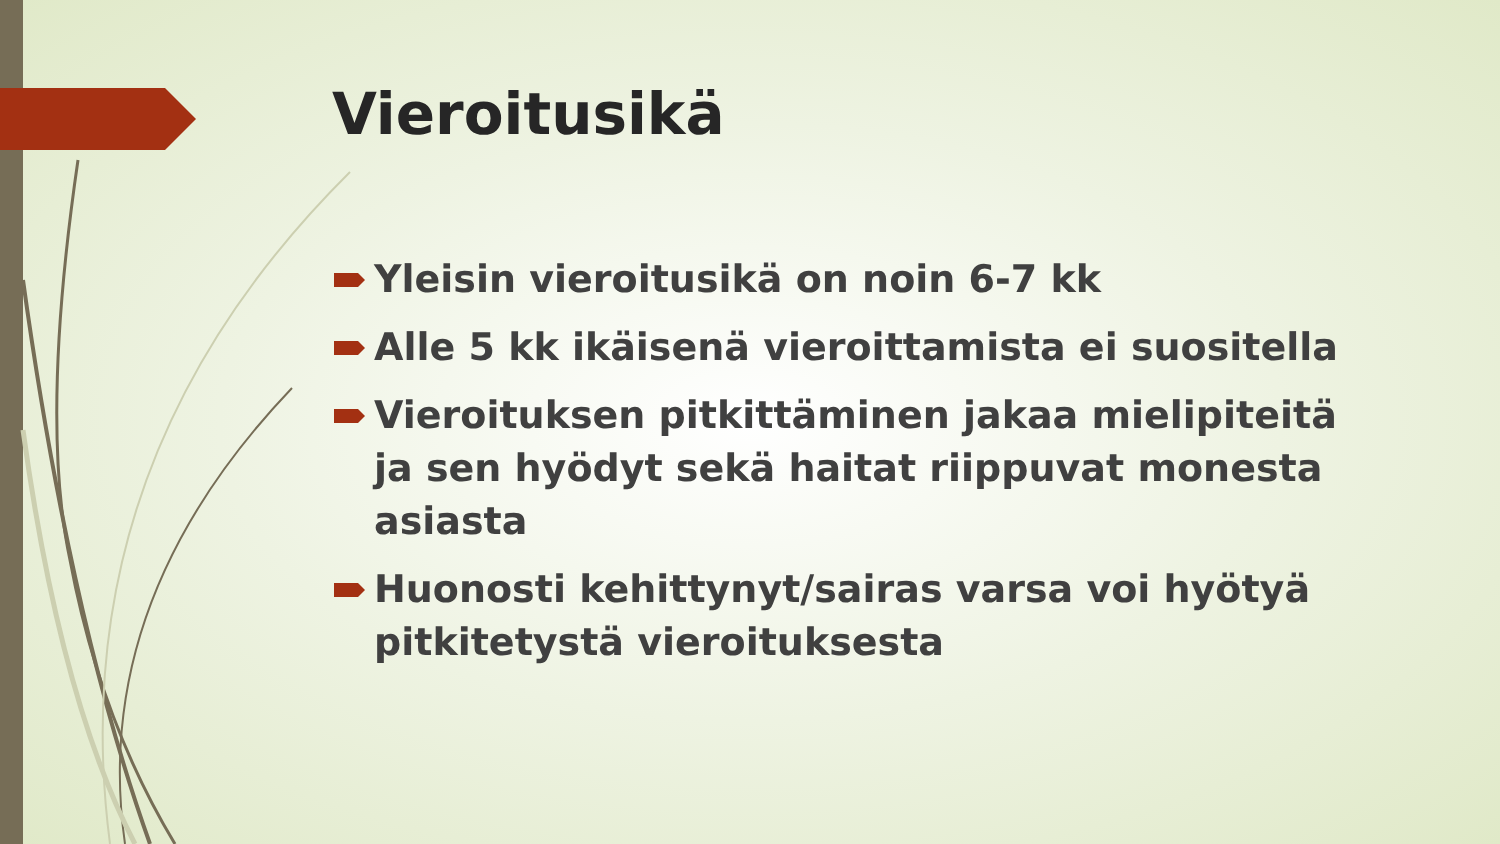Vieroitusikä
Yleisin vieroitusikä on noin 6-7 kk
Alle 5 kk ikäisenä vieroittamista ei suositella
Vieroituksen pitkittäminen jakaa mielipiteitä ja sen hyödyt sekä haitat riippuvat monesta asiasta
Huonosti kehittynyt/sairas varsa voi hyötyä pitkitetystä vieroituksesta